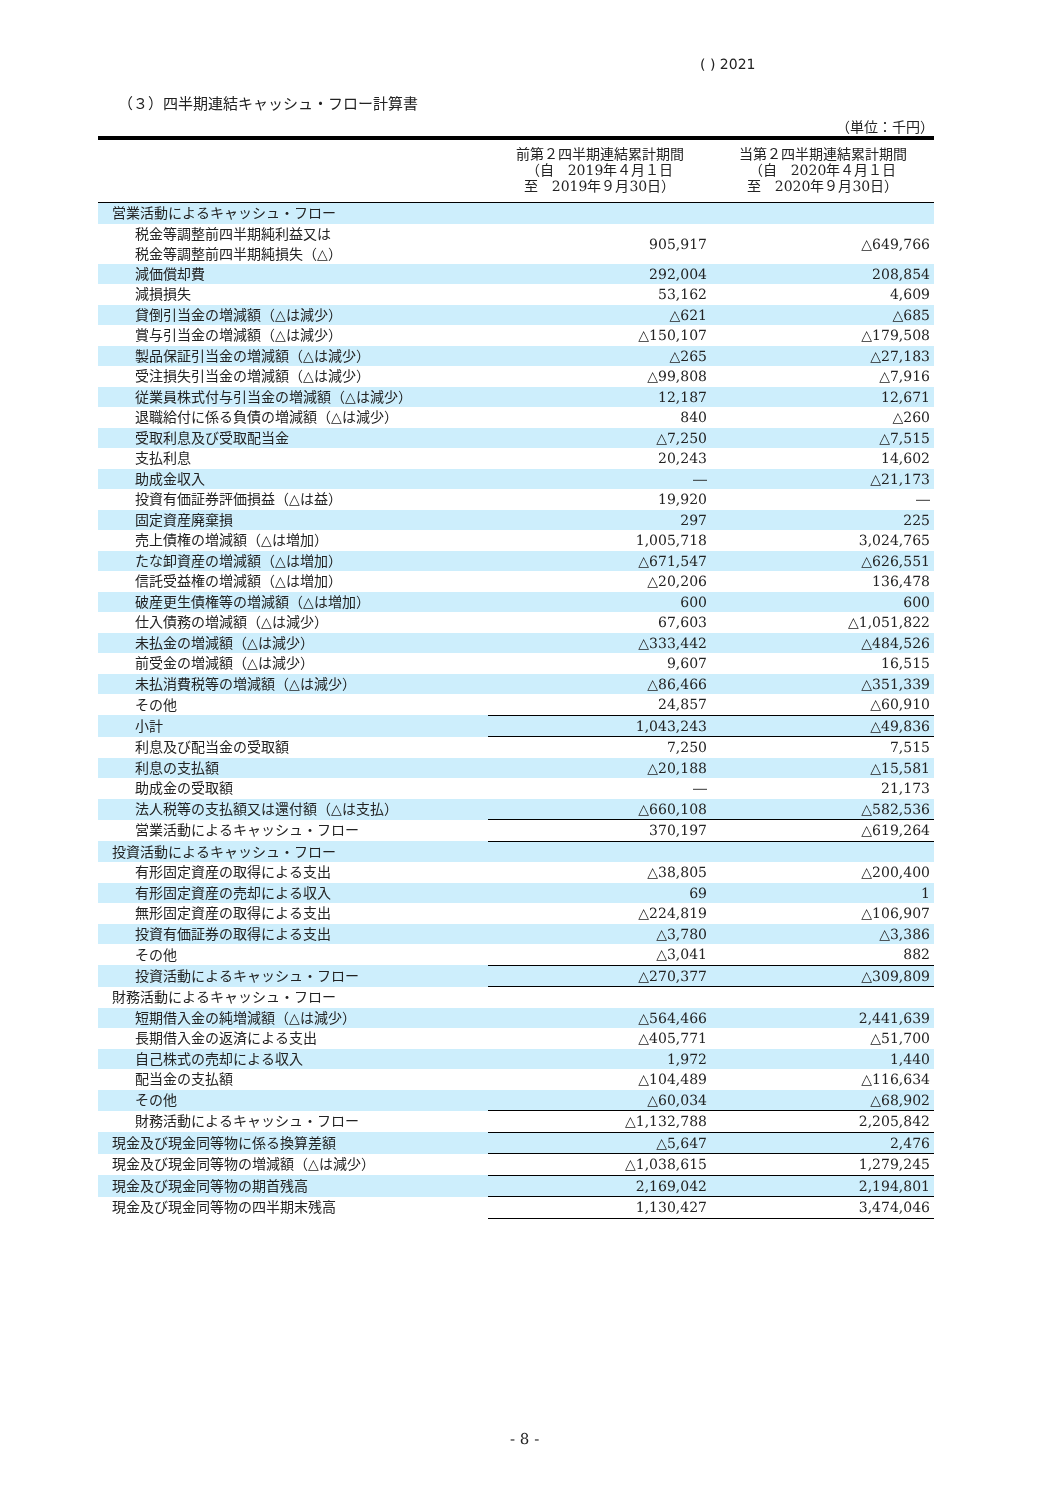( ) 2021
（３）四半期連結キャッシュ・フロー計算書
（単位：千円）
| | 前第２四半期連結累計期間 （自 2019年４月１日 至 2019年９月30日） | 当第２四半期連結累計期間 （自 2020年４月１日 至 2020年９月30日） |
| --- | --- | --- |
| 営業活動によるキャッシュ・フロー | | |
| 税金等調整前四半期純利益又は 税金等調整前四半期純損失（△） | 905,917 | △649,766 |
| 減価償却費 | 292,004 | 208,854 |
| 減損損失 | 53,162 | 4,609 |
| 貸倒引当金の増減額（△は減少） | △621 | △685 |
| 賞与引当金の増減額（△は減少） | △150,107 | △179,508 |
| 製品保証引当金の増減額（△は減少） | △265 | △27,183 |
| 受注損失引当金の増減額（△は減少） | △99,808 | △7,916 |
| 従業員株式付与引当金の増減額（△は減少） | 12,187 | 12,671 |
| 退職給付に係る負債の増減額（△は減少） | 840 | △260 |
| 受取利息及び受取配当金 | △7,250 | △7,515 |
| 支払利息 | 20,243 | 14,602 |
| 助成金収入 | ― | △21,173 |
| 投資有価証券評価損益（△は益） | 19,920 | ― |
| 固定資産廃棄損 | 297 | 225 |
| 売上債権の増減額（△は増加） | 1,005,718 | 3,024,765 |
| たな卸資産の増減額（△は増加） | △671,547 | △626,551 |
| 信託受益権の増減額（△は増加） | △20,206 | 136,478 |
| 破産更生債権等の増減額（△は増加） | 600 | 600 |
| 仕入債務の増減額（△は減少） | 67,603 | △1,051,822 |
| 未払金の増減額（△は減少） | △333,442 | △484,526 |
| 前受金の増減額（△は減少） | 9,607 | 16,515 |
| 未払消費税等の増減額（△は減少） | △86,466 | △351,339 |
| その他 | 24,857 | △60,910 |
| 小計 | 1,043,243 | △49,836 |
| 利息及び配当金の受取額 | 7,250 | 7,515 |
| 利息の支払額 | △20,188 | △15,581 |
| 助成金の受取額 | ― | 21,173 |
| 法人税等の支払額又は還付額（△は支払） | △660,108 | △582,536 |
| 営業活動によるキャッシュ・フロー | 370,197 | △619,264 |
| 投資活動によるキャッシュ・フロー | | |
| 有形固定資産の取得による支出 | △38,805 | △200,400 |
| 有形固定資産の売却による収入 | 69 | 1 |
| 無形固定資産の取得による支出 | △224,819 | △106,907 |
| 投資有価証券の取得による支出 | △3,780 | △3,386 |
| その他 | △3,041 | 882 |
| 投資活動によるキャッシュ・フロー | △270,377 | △309,809 |
| 財務活動によるキャッシュ・フロー | | |
| 短期借入金の純増減額（△は減少） | △564,466 | 2,441,639 |
| 長期借入金の返済による支出 | △405,771 | △51,700 |
| 自己株式の売却による収入 | 1,972 | 1,440 |
| 配当金の支払額 | △104,489 | △116,634 |
| その他 | △60,034 | △68,902 |
| 財務活動によるキャッシュ・フロー | △1,132,788 | 2,205,842 |
| 現金及び現金同等物に係る換算差額 | △5,647 | 2,476 |
| 現金及び現金同等物の増減額（△は減少） | △1,038,615 | 1,279,245 |
| 現金及び現金同等物の期首残高 | 2,169,042 | 2,194,801 |
| 現金及び現金同等物の四半期末残高 | 1,130,427 | 3,474,046 |
- 8 -